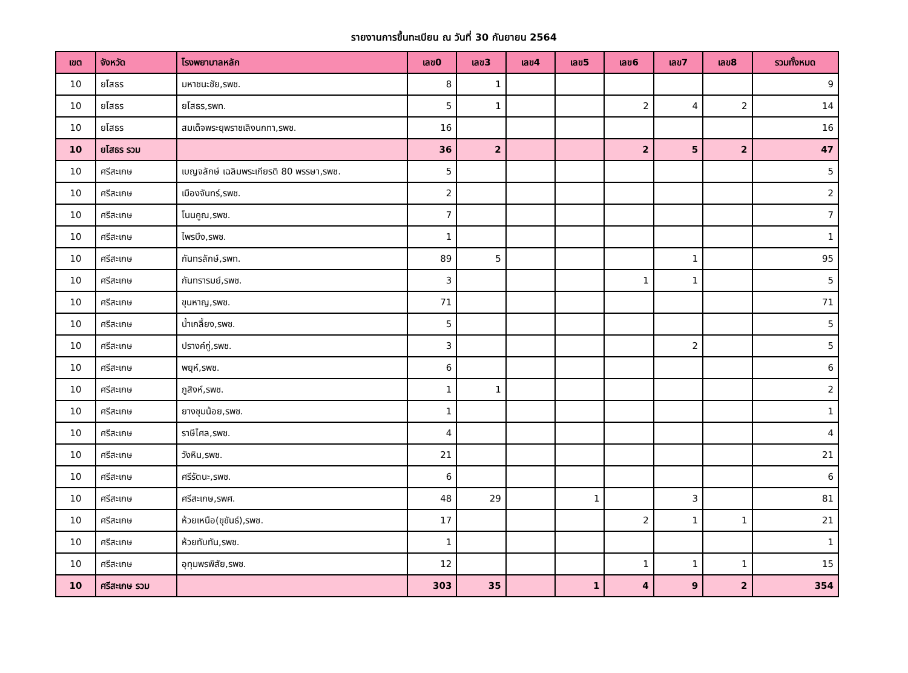รายงานการขึ้นทะเบียน ณ วันที่ 30 กันยายน 2564
| เขต | จังหวัด | โรงพยาบาลหลัก | เลข0 | เลข3 | เลข4 | เลข5 | เลข6 | เลข7 | เลข8 | รวมทั้งหมด |
| --- | --- | --- | --- | --- | --- | --- | --- | --- | --- | --- |
| 10 | ยโสธร | มหาชนะชัย,รพช. | 8 | 1 | | | | | | 9 |
| 10 | ยโสธร | ยโสธร,รพท. | 5 | 1 | | | 2 | 4 | 2 | 14 |
| 10 | ยโสธร | สมเด็จพระยุพราชเลิงนกทา,รพช. | 16 | | | | | | | 16 |
| 10 | ยโสธร รวม | | 36 | 2 | | | 2 | 5 | 2 | 47 |
| 10 | ศรีสะเกษ | เบญจลักษ์ เฉลิมพระเกียรติ 80 พรรษา,รพช. | 5 | | | | | | | 5 |
| 10 | ศรีสะเกษ | เมืองจันทร์,รพช. | 2 | | | | | | | 2 |
| 10 | ศรีสะเกษ | โนนคูณ,รพช. | 7 | | | | | | | 7 |
| 10 | ศรีสะเกษ | ไพรบึง,รพช. | 1 | | | | | | | 1 |
| 10 | ศรีสะเกษ | กันทรลักษ์,รพท. | 89 | 5 | | | | 1 | | 95 |
| 10 | ศรีสะเกษ | กันทรารมย์,รพช. | 3 | | | | 1 | 1 | | 5 |
| 10 | ศรีสะเกษ | ขุนหาญ,รพช. | 71 | | | | | | | 71 |
| 10 | ศรีสะเกษ | น้ำเกลี้ยง,รพช. | 5 | | | | | | | 5 |
| 10 | ศรีสะเกษ | ปรางค์กู่,รพช. | 3 | | | | | 2 | | 5 |
| 10 | ศรีสะเกษ | พยุห์,รพช. | 6 | | | | | | | 6 |
| 10 | ศรีสะเกษ | ภูสิงห์,รพช. | 1 | 1 | | | | | | 2 |
| 10 | ศรีสะเกษ | ยางชุมน้อย,รพช. | 1 | | | | | | | 1 |
| 10 | ศรีสะเกษ | ราษีไศล,รพช. | 4 | | | | | | | 4 |
| 10 | ศรีสะเกษ | วังหิน,รพช. | 21 | | | | | | | 21 |
| 10 | ศรีสะเกษ | ศรีรัตนะ,รพช. | 6 | | | | | | | 6 |
| 10 | ศรีสะเกษ | ศรีสะเกษ,รพศ. | 48 | 29 | | 1 | | 3 | | 81 |
| 10 | ศรีสะเกษ | ห้วยเหนือ(ขุขันธ์),รพช. | 17 | | | | 2 | 1 | 1 | 21 |
| 10 | ศรีสะเกษ | ห้วยทับทัน,รพช. | 1 | | | | | | | 1 |
| 10 | ศรีสะเกษ | อุทุมพรพิสัย,รพช. | 12 | | | | 1 | 1 | 1 | 15 |
| 10 | ศรีสะเกษ รวม | | 303 | 35 | | 1 | 4 | 9 | 2 | 354 |